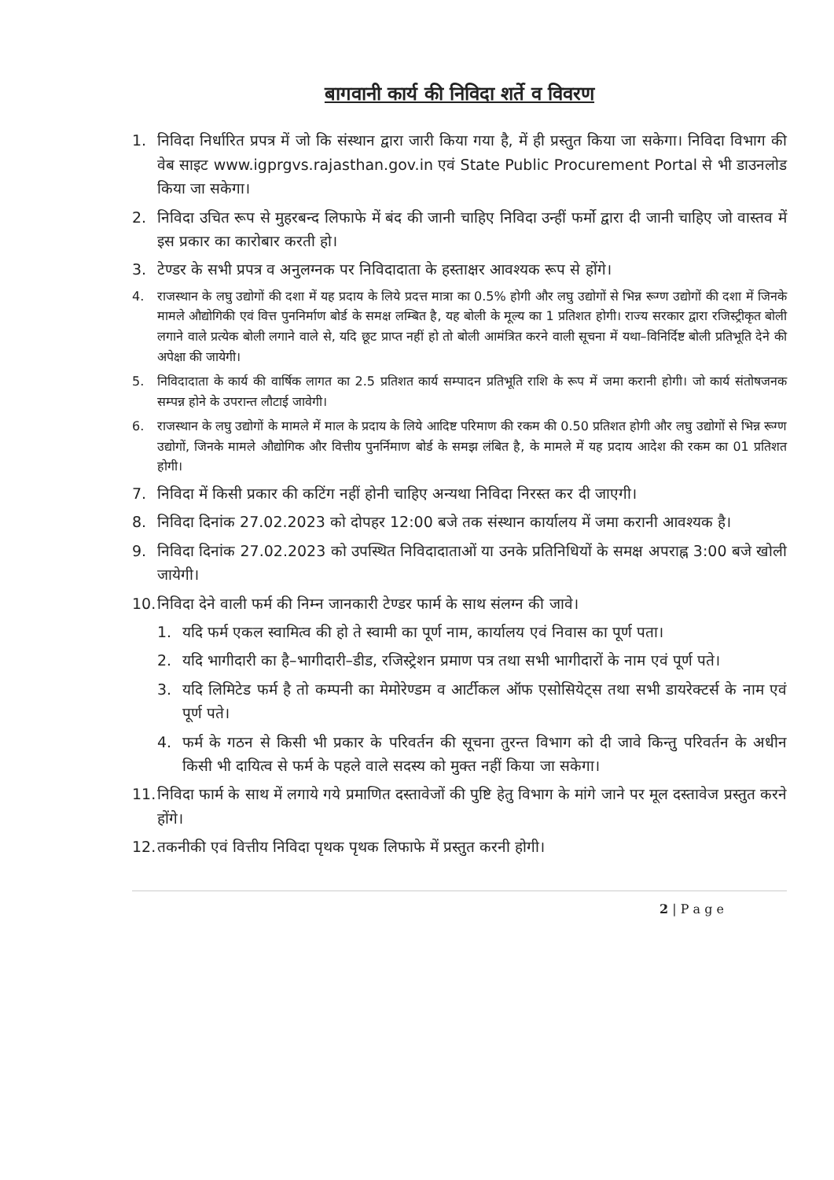बागवानी कार्य की निविदा शर्ते व विवरण
1. निविदा निर्धारित प्रपत्र में जो कि संस्थान द्वारा जारी किया गया है, में ही प्रस्तुत किया जा सकेगा। निविदा विभाग की वेब साइट www.igprgvs.rajasthan.gov.in एवं State Public Procurement Portal से भी डाउनलोड किया जा सकेगा।
2. निविदा उचित रूप से मुहरबन्द लिफाफे में बंद की जानी चाहिए निविदा उन्हीं फर्मो द्वारा दी जानी चाहिए जो वास्तव में इस प्रकार का कारोबार करती हो।
3. टेण्डर के सभी प्रपत्र व अनुलग्नक पर निविदादाता के हस्ताक्षर आवश्यक रूप से होंगे।
4. राजस्थान के लघु उद्योगों की दशा में यह प्रदाय के लिये प्रदत्त मात्रा का 0.5% होगी और लघु उद्योगों से भिन्न रूग्ण उद्योगों की दशा में जिनके मामले औद्योगिकी एवं वित्त पुननिर्माण बोर्ड के समक्ष लम्बित है, यह बोली के मूल्य का 1 प्रतिशत होगी। राज्य सरकार द्वारा रजिस्ट्रीकृत बोली लगाने वाले प्रत्येक बोली लगाने वाले से, यदि छूट प्राप्त नहीं हो तो बोली आमंत्रित करने वाली सूचना में यथा–विनिर्दिष्ट बोली प्रतिभूति देने की अपेक्षा की जायेगी।
5. निविदादाता के कार्य की वार्षिक लागत का 2.5 प्रतिशत कार्य सम्पादन प्रतिभूति राशि के रूप में जमा करानी होगी। जो कार्य संतोषजनक सम्पन्न होने के उपरान्त लौटाई जावेगी।
6. राजस्थान के लघु उद्योगों के मामले में माल के प्रदाय के लिये आदिष्ट परिमाण की रकम की 0.50 प्रतिशत होगी और लघु उद्योगों से भिन्न रूग्ण उद्योगों, जिनके मामले औद्योगिक और वित्तीय पुनर्निमाण बोर्ड के समझ लंबित है, के मामले में यह प्रदाय आदेश की रकम का 01 प्रतिशत होगी।
7. निविदा में किसी प्रकार की कटिंग नहीं होनी चाहिए अन्यथा निविदा निरस्त कर दी जाएगी।
8. निविदा दिनांक 27.02.2023 को दोपहर 12:00 बजे तक संस्थान कार्यालय में जमा करानी आवश्यक है।
9. निविदा दिनांक 27.02.2023 को उपस्थित निविदादाताओं या उनके प्रतिनिधियों के समक्ष अपराह्न 3:00 बजे खोली जायेगी।
10. निविदा देने वाली फर्म की निम्न जानकारी टेण्डर फार्म के साथ संलग्न की जावे।
1. यदि फर्म एकल स्वामित्व की हो ते स्वामी का पूर्ण नाम, कार्यालय एवं निवास का पूर्ण पता।
2. यदि भागीदारी का है–भागीदारी–डीड, रजिस्ट्रेशन प्रमाण पत्र तथा सभी भागीदारों के नाम एवं पूर्ण पते।
3. यदि लिमिटेड फर्म है तो कम्पनी का मेमोरेण्डम व आर्टीकल ऑफ एसोसियेट्स तथा सभी डायरेक्टर्स के नाम एवं पूर्ण पते।
4. फर्म के गठन से किसी भी प्रकार के परिवर्तन की सूचना तुरन्त विभाग को दी जावे किन्तु परिवर्तन के अधीन किसी भी दायित्व से फर्म के पहले वाले सदस्य को मुक्त नहीं किया जा सकेगा।
11. निविदा फार्म के साथ में लगाये गये प्रमाणित दस्तावेजों की पुष्टि हेतु विभाग के मांगे जाने पर मूल दस्तावेज प्रस्तुत करने होंगे।
12. तकनीकी एवं वित्तीय निविदा पृथक पृथक लिफाफे में प्रस्तुत करनी होगी।
2 | P a g e